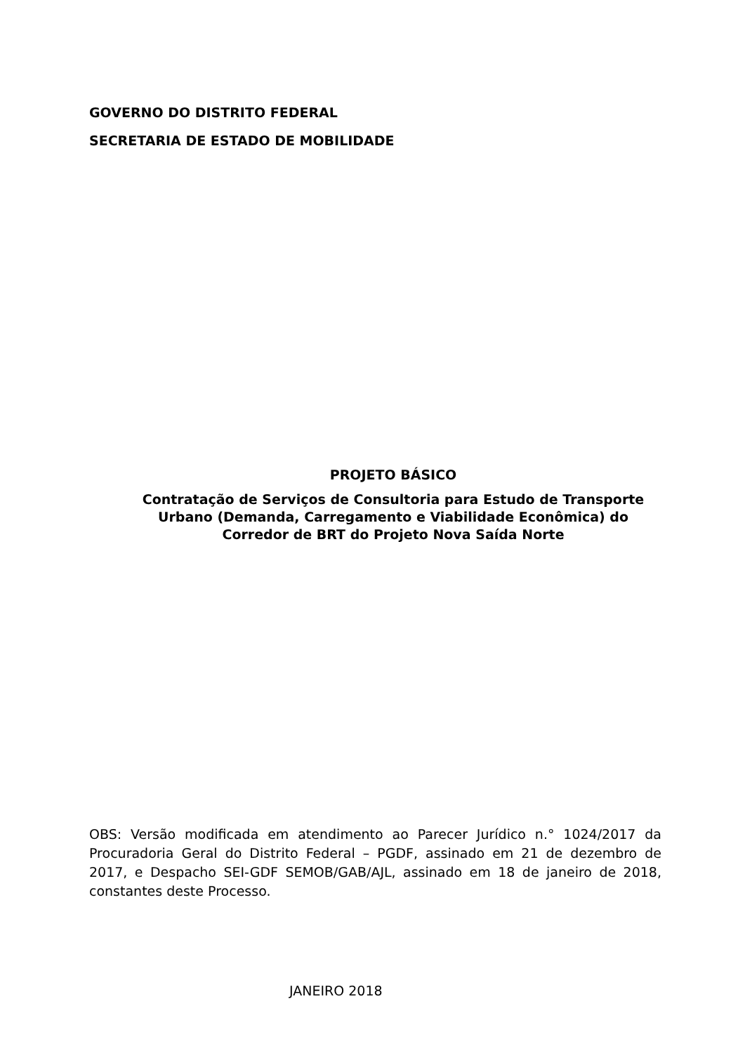GOVERNO DO DISTRITO FEDERAL
SECRETARIA DE ESTADO DE MOBILIDADE
PROJETO BÁSICO
Contratação de Serviços de Consultoria para Estudo de Transporte Urbano (Demanda, Carregamento e Viabilidade Econômica) do Corredor de BRT do Projeto Nova Saída Norte
OBS: Versão modificada em atendimento ao Parecer Jurídico n.° 1024/2017 da Procuradoria Geral do Distrito Federal – PGDF, assinado em 21 de dezembro de 2017, e Despacho SEI-GDF SEMOB/GAB/AJL, assinado em 18 de janeiro de 2018, constantes deste Processo.
JANEIRO 2018